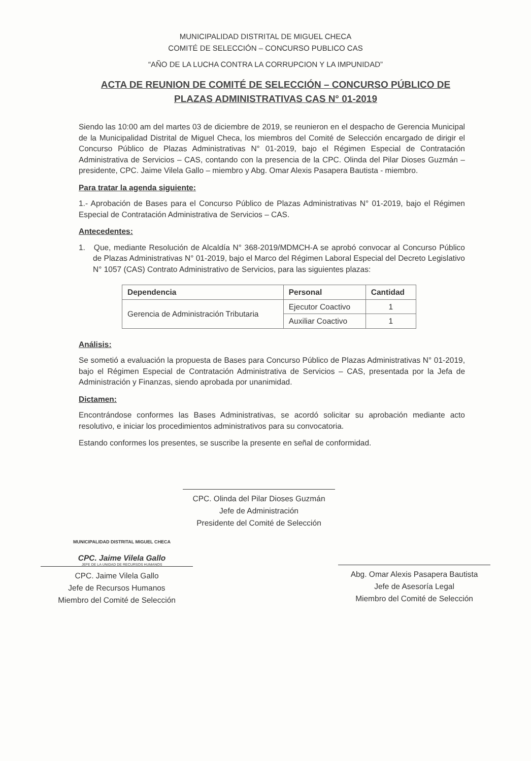MUNICIPALIDAD DISTRITAL DE MIGUEL CHECA
COMITÉ DE SELECCIÓN – CONCURSO PUBLICO CAS
“AÑO DE LA LUCHA CONTRA LA CORRUPCION Y LA IMPUNIDAD”
ACTA DE REUNION DE COMITÉ DE SELECCIÓN – CONCURSO PÚBLICO DE PLAZAS ADMINISTRATIVAS CAS N° 01-2019
Siendo las 10:00 am del martes 03 de diciembre de 2019, se reunieron en el despacho de Gerencia Municipal de la Municipalidad Distrital de Miguel Checa, los miembros del Comité de Selección encargado de dirigir el Concurso Público de Plazas Administrativas N° 01-2019, bajo el Régimen Especial de Contratación Administrativa de Servicios – CAS, contando con la presencia de la CPC. Olinda del Pilar Dioses Guzmán – presidente, CPC. Jaime Vilela Gallo – miembro y Abg. Omar Alexis Pasapera Bautista - miembro.
Para tratar la agenda siguiente:
1.- Aprobación de Bases para el Concurso Público de Plazas Administrativas N° 01-2019, bajo el Régimen Especial de Contratación Administrativa de Servicios – CAS.
Antecedentes:
1. Que, mediante Resolución de Alcaldía N° 368-2019/MDMCH-A se aprobó convocar al Concurso Público de Plazas Administrativas N° 01-2019, bajo el Marco del Régimen Laboral Especial del Decreto Legislativo N° 1057 (CAS) Contrato Administrativo de Servicios, para las siguientes plazas:
| Dependencia | Personal | Cantidad |
| --- | --- | --- |
| Gerencia de Administración Tributaria | Ejecutor Coactivo | 1 |
| | Auxiliar Coactivo | 1 |
Análisis:
Se sometió a evaluación la propuesta de Bases para Concurso Público de Plazas Administrativas N° 01-2019, bajo el Régimen Especial de Contratación Administrativa de Servicios – CAS, presentada por la Jefa de Administración y Finanzas, siendo aprobada por unanimidad.
Dictamen:
Encontrándose conformes las Bases Administrativas, se acordó solicitar su aprobación mediante acto resolutivo, e iniciar los procedimientos administrativos para su convocatoria.
Estando conformes los presentes, se suscribe la presente en señal de conformidad.
CPC. Olinda del Pilar Dioses Guzmán
Jefe de Administración
Presidente del Comité de Selección
MUNICIPALIDAD DISTRITAL MIGUEL CHECA
CPC. Jaime Vilela Gallo
JEFE DE LA UNIDAD DE RECURSOS HUMANOS
CPC. Jaime Vilela Gallo
Jefe de Recursos Humanos
Miembro del Comité de Selección
Abg. Omar Alexis Pasapera Bautista
Jefe de Asesoría Legal
Miembro del Comité de Selección